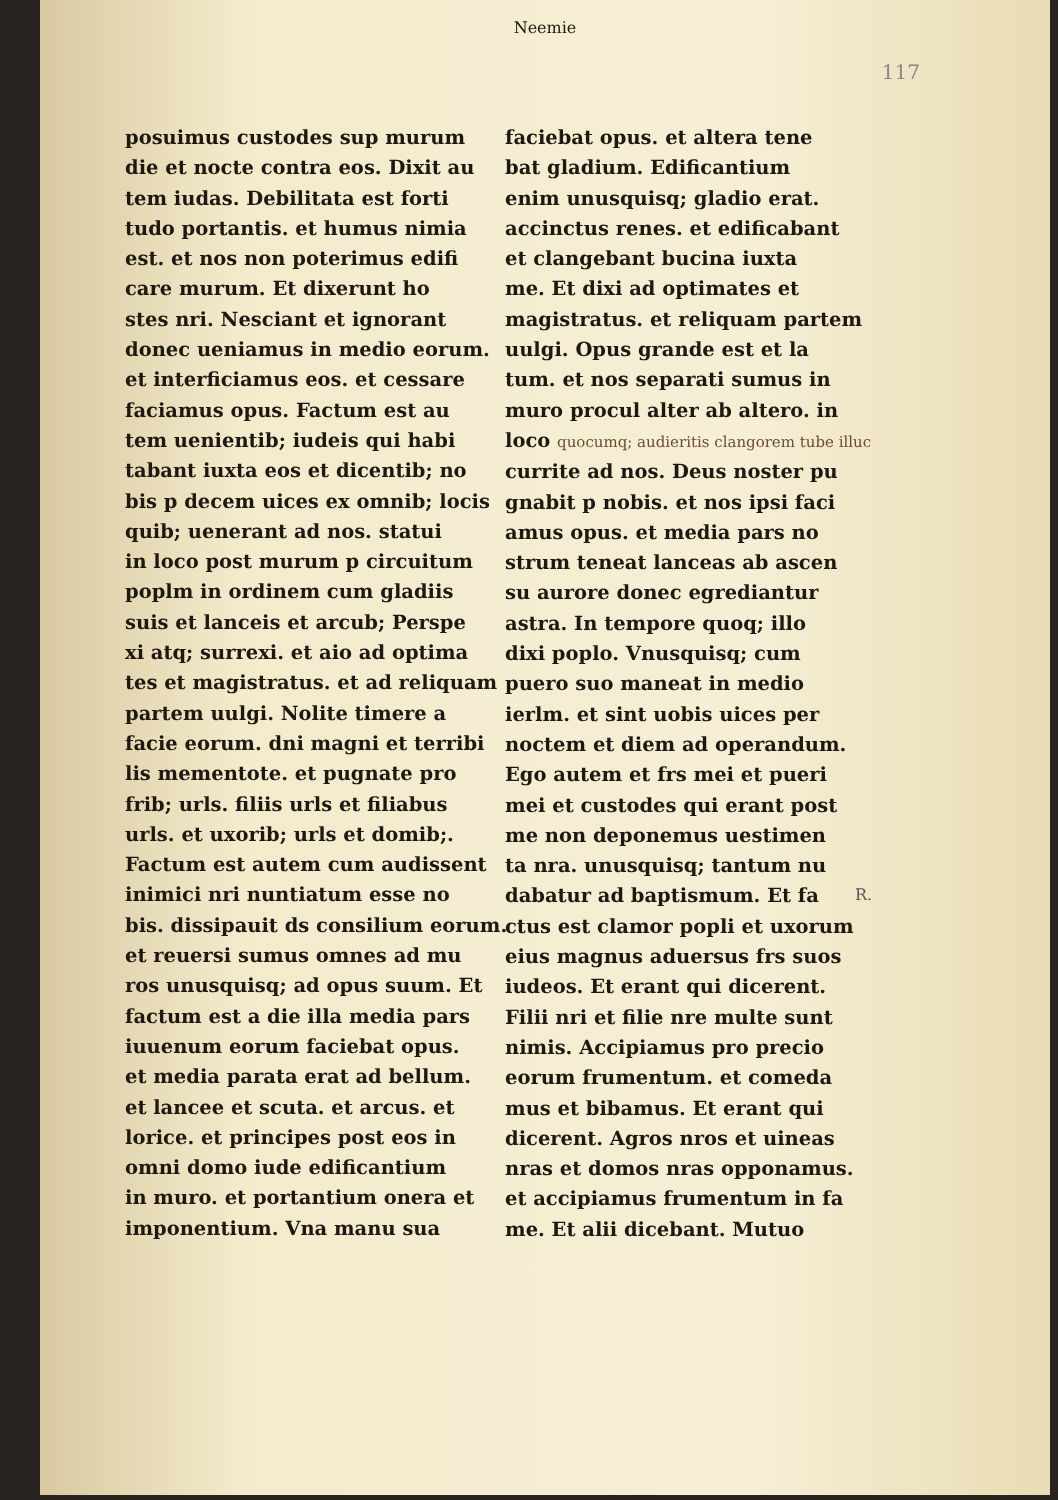Neemie
117
posuimus custodes sup murum
die et nocte contra eos. Dixit au
tem iudas. Debilitata est forti
tudo portantis. et humus nimia
est. et nos non poterimus edifi
care murum. Et dixerunt ho
stes nri. Nesciant et ignorant
donec ueniamus in medio eorum.
et interficiamus eos. et cessare
faciamus opus. Factum est au
tem uenientib; iudeis qui habi
tabant iuxta eos et dicentib; no
bis p decem uices ex omnib; locis
quib; uenerant ad nos. statui
in loco post murum p circuitum
poplm in ordinem cum gladiis
suis et lanceis et arcub; Perspe
xi atq; surrexi. et aio ad optima
tes et magistratus. et ad reliquam
partem uulgi. Nolite timere a
facie eorum. dni magni et terribi
lis mementote. et pugnate pro
frib; urls. filiis urls et filiabus
urls. et uxorib; urls et domib;.
Factum est autem cum audissent
inimici nri nuntiatum esse no
bis. dissipauit ds consilium eorum.
et reuersi sumus omnes ad mu
ros unusquisq; ad opus suum. Et
factum est a die illa media pars
iuuenum eorum faciebat opus.
et media parata erat ad bellum.
et lancee et scuta. et arcus. et
lorice. et principes post eos in
omni domo iude edificantium
in muro. et portantium onera et
imponentium. Vna manu sua
faciebat opus. et altera tene
bat gladium. Edificantium
enim unusquisq; gladio erat.
accinctus renes. et edificabant
et clangebant bucina iuxta
me. Et dixi ad optimates et
magistratus. et reliquam partem
uulgi. Opus grande est et la
tum. et nos separati sumus in
muro procul alter ab altero. in
loco quocumq; audieritis clangorem tube illuc
currite ad nos. Deus noster pu
gnabit p nobis. et nos ipsi faci
amus opus. et media pars no
strum teneat lanceas ab ascen
su aurore donec egrediantur
astra. In tempore quoq; illo
dixi poplo. Vnusquisq; cum
puero suo maneat in medio
ierlm. et sint uobis uices per
noctem et diem ad operandum.
Ego autem et frs mei et pueri
mei et custodes qui erant post
me non deponemus uestimen
ta nra. unusquisq; tantum nu
dabatur ad baptismum. Et fa
ctus est clamor popli et uxorum
eius magnus aduersus frs suos
iudeos. Et erant qui dicerent.
Filii nri et filie nre multe sunt
nimis. Accipiamus pro precio
eorum frumentum. et comeda
mus et bibamus. Et erant qui
dicerent. Agros nros et uineas
nras et domos nras opponamus.
et accipiamus frumentum in fa
me. Et alii dicebant. Mutuo
R.